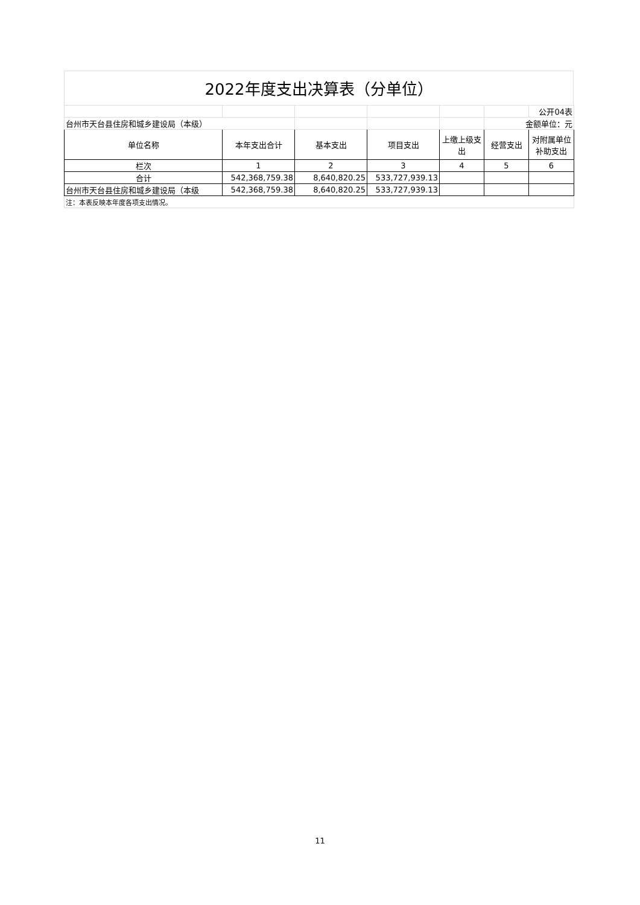2022年度支出决算表（分单位）
| | | | | | | 公开04表 |
| 台州市天台县住房和城乡建设局（本级） | | | | | 金额单位：元 | |
| 单位名称 | 本年支出合计 | 基本支出 | 项目支出 | 上缴上级支出 | 经营支出 | 对附属单位补助支出 |
| 栏次 | 1 | 2 | 3 | 4 | 5 | 6 |
| 合计 | 542,368,759.38 | 8,640,820.25 | 533,727,939.13 | | | |
| 台州市天台县住房和城乡建设局（本级 | 542,368,759.38 | 8,640,820.25 | 533,727,939.13 | | | |
| 注：本表反映本年度各项支出情况。 | | | | | | |
11